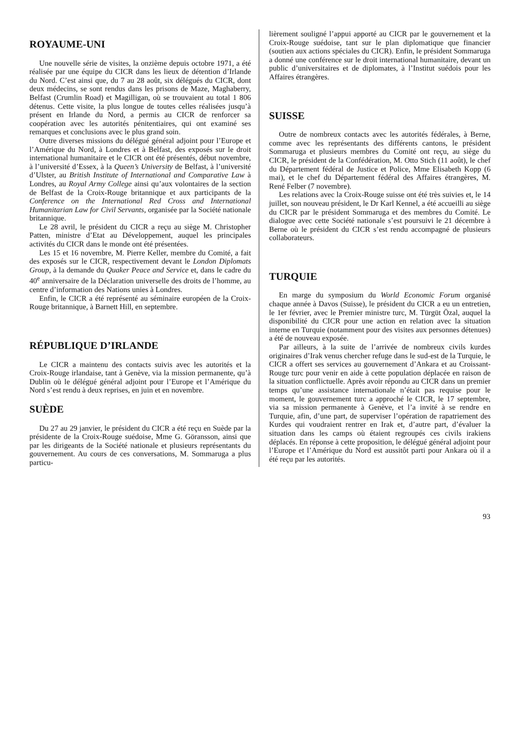ROYAUME-UNI
Une nouvelle série de visites, la onzième depuis octobre 1971, a été réalisée par une équipe du CICR dans les lieux de détention d’Irlande du Nord. C’est ainsi que, du 7 au 28 août, six délégués du CICR, dont deux médecins, se sont rendus dans les prisons de Maze, Maghaberry, Belfast (Crumlin Road) et Magilligan, où se trouvaient au total 1 806 détenus. Cette visite, la plus longue de toutes celles réalisées jusqu’à présent en Irlande du Nord, a permis au CICR de renforcer sa coopération avec les autorités pénitentiaires, qui ont examiné ses remarques et conclusions avec le plus grand soin.
Outre diverses missions du délégué général adjoint pour l’Europe et l’Amérique du Nord, à Londres et à Belfast, des exposés sur le droit international humanitaire et le CICR ont été présentés, début novembre, à l’université d’Essex, à la Queen’s University de Belfast, à l’université d’Ulster, au British Institute of International and Comparative Law à Londres, au Royal Army College ainsi qu’aux volontaires de la section de Belfast de la Croix-Rouge britannique et aux participants de la Conference on the International Red Cross and International Humanitarian Law for Civil Servants, organisée par la Société nationale britannique.
Le 28 avril, le président du CICR a reçu au siège M. Christopher Patten, ministre d’Etat au Développement, auquel les principales activités du CICR dans le monde ont été présentées.
Les 15 et 16 novembre, M. Pierre Keller, membre du Comité, a fait des exposés sur le CICR, respectivement devant le London Diplomats Group, à la demande du Quaker Peace and Service et, dans le cadre du 40<sup>e</sup> anniversaire de la Déclaration universelle des droits de l’homme, au centre d’information des Nations unies à Londres.
Enfin, le CICR a été représenté au séminaire européen de la Croix-Rouge britannique, à Barnett Hill, en septembre.
RÉPUBLIQUE D’IRLANDE
Le CICR a maintenu des contacts suivis avec les autorités et la Croix-Rouge irlandaise, tant à Genève, via la mission permanente, qu’à Dublin où le délégué général adjoint pour l’Europe et l’Amérique du Nord s’est rendu à deux reprises, en juin et en novembre.
SUÈDE
Du 27 au 29 janvier, le président du CICR a été reçu en Suède par la présidente de la Croix-Rouge suédoise, Mme G. Göransson, ainsi que par les dirigeants de la Société nationale et plusieurs représentants du gouvernement. Au cours de ces conversations, M. Sommaruga a plus particu-
lièrement souligné l’appui apporté au CICR par le gouvernement et la Croix-Rouge suédoise, tant sur le plan diplomatique que financier (soutien aux actions spéciales du CICR). Enfin, le président Sommaruga a donné une conférence sur le droit international humanitaire, devant un public d’universitaires et de diplomates, à l’Institut suédois pour les Affaires étrangères.
SUISSE
Outre de nombreux contacts avec les autorités fédérales, à Berne, comme avec les représentants des différents cantons, le président Sommaruga et plusieurs membres du Comité ont reçu, au siège du CICR, le président de la Confédération, M. Otto Stich (11 août), le chef du Département fédéral de Justice et Police, Mme Elisabeth Kopp (6 mai), et le chef du Département fédéral des Affaires étrangères, M. René Felber (7 novembre).
Les relations avec la Croix-Rouge suisse ont été très suivies et, le 14 juillet, son nouveau président, le Dr Karl Kennel, a été accueilli au siège du CICR par le président Sommaruga et des membres du Comité. Le dialogue avec cette Société nationale s’est poursuivi le 21 décembre à Berne où le président du CICR s’est rendu accompagné de plusieurs collaborateurs.
TURQUIE
En marge du symposium du World Economic Forum organisé chaque année à Davos (Suisse), le président du CICR a eu un entretien, le 1er février, avec le Premier ministre turc, M. Türgüt Özal, auquel la disponibilité du CICR pour une action en relation avec la situation interne en Turquie (notamment pour des visites aux personnes détenues) a été de nouveau exposée.
Par ailleurs, à la suite de l’arrivée de nombreux civils kurdes originaires d’Irak venus chercher refuge dans le sud-est de la Turquie, le CICR a offert ses services au gouvernement d’Ankara et au Croissant-Rouge turc pour venir en aide à cette population déplacée en raison de la situation conflictuelle. Après avoir répondu au CICR dans un premier temps qu’une assistance internationale n’était pas requise pour le moment, le gouvernement turc a approché le CICR, le 17 septembre, via sa mission permanente à Genève, et l’a invité à se rendre en Turquie, afin, d’une part, de superviser l’opération de rapatriement des Kurdes qui voudraient rentrer en Irak et, d’autre part, d’évaluer la situation dans les camps où étaient regroupés ces civils irakiens déplacés. En réponse à cette proposition, le délégué général adjoint pour l’Europe et l’Amérique du Nord est aussitôt parti pour Ankara où il a été reçu par les autorités.
93